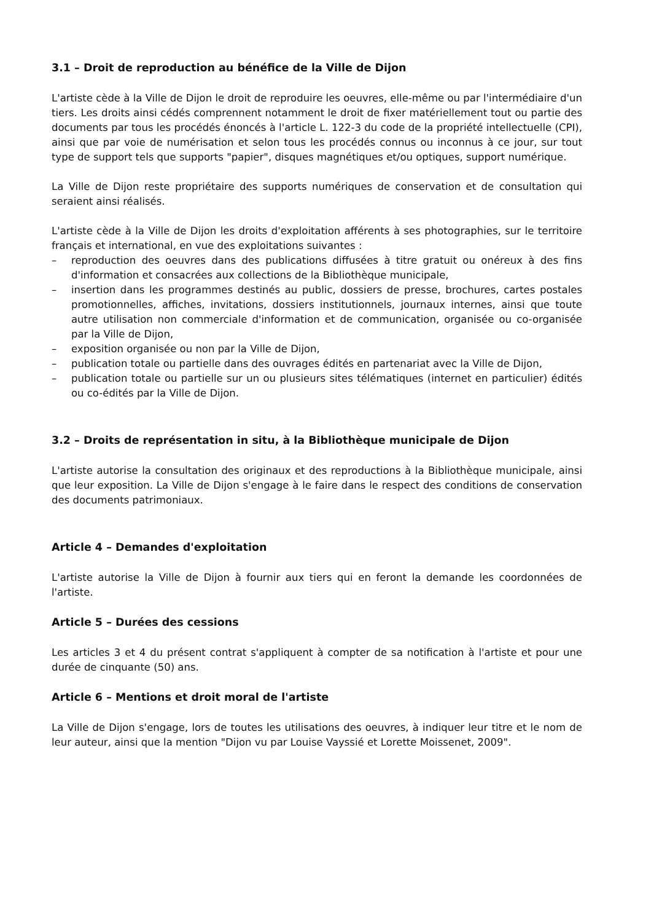3.1 – Droit de reproduction au bénéfice de la Ville de Dijon
L'artiste cède à la Ville de Dijon le droit de reproduire les oeuvres, elle-même ou par l'intermédiaire d'un tiers. Les droits ainsi cédés comprennent notamment le droit de fixer matériellement tout ou partie des documents par tous les procédés énoncés à l'article L. 122-3 du code de la propriété intellectuelle (CPI), ainsi que par voie de numérisation et selon tous les procédés connus ou inconnus à ce jour, sur tout type de support tels que supports "papier", disques magnétiques et/ou optiques, support numérique.
La Ville de Dijon reste propriétaire des supports numériques de conservation et de consultation qui seraient ainsi réalisés.
L'artiste cède à la Ville de Dijon les droits d'exploitation afférents à ses photographies, sur le territoire français et international, en vue des exploitations suivantes :
– reproduction des oeuvres dans des publications diffusées à titre gratuit ou onéreux à des fins d'information et consacrées aux collections de la Bibliothèque municipale,
– insertion dans les programmes destinés au public, dossiers de presse, brochures, cartes postales promotionnelles, affiches, invitations, dossiers institutionnels, journaux internes, ainsi que toute autre utilisation non commerciale d'information et de communication, organisée ou co-organisée par la Ville de Dijon,
– exposition organisée ou non par la Ville de Dijon,
– publication totale ou partielle dans des ouvrages édités en partenariat avec la Ville de Dijon,
– publication totale ou partielle sur un ou plusieurs sites télématiques (internet en particulier) édités ou co-édités par la Ville de Dijon.
3.2 – Droits de représentation in situ, à la Bibliothèque municipale de Dijon
L'artiste autorise la consultation des originaux et des reproductions à la Bibliothèque municipale, ainsi que leur exposition. La Ville de Dijon s'engage à le faire dans le respect des conditions de conservation des documents patrimoniaux.
Article 4 – Demandes d'exploitation
L'artiste autorise la Ville de Dijon à fournir aux tiers qui en feront la demande les coordonnées de l'artiste.
Article 5 – Durées des cessions
Les articles 3 et 4 du présent contrat s'appliquent à compter de sa notification à l'artiste et pour une durée de cinquante (50) ans.
Article 6 – Mentions et droit moral de l'artiste
La Ville de Dijon s'engage, lors de toutes les utilisations des oeuvres, à indiquer leur titre et le nom de leur auteur, ainsi que la mention "Dijon vu par Louise Vayssié et Lorette Moissenet, 2009".